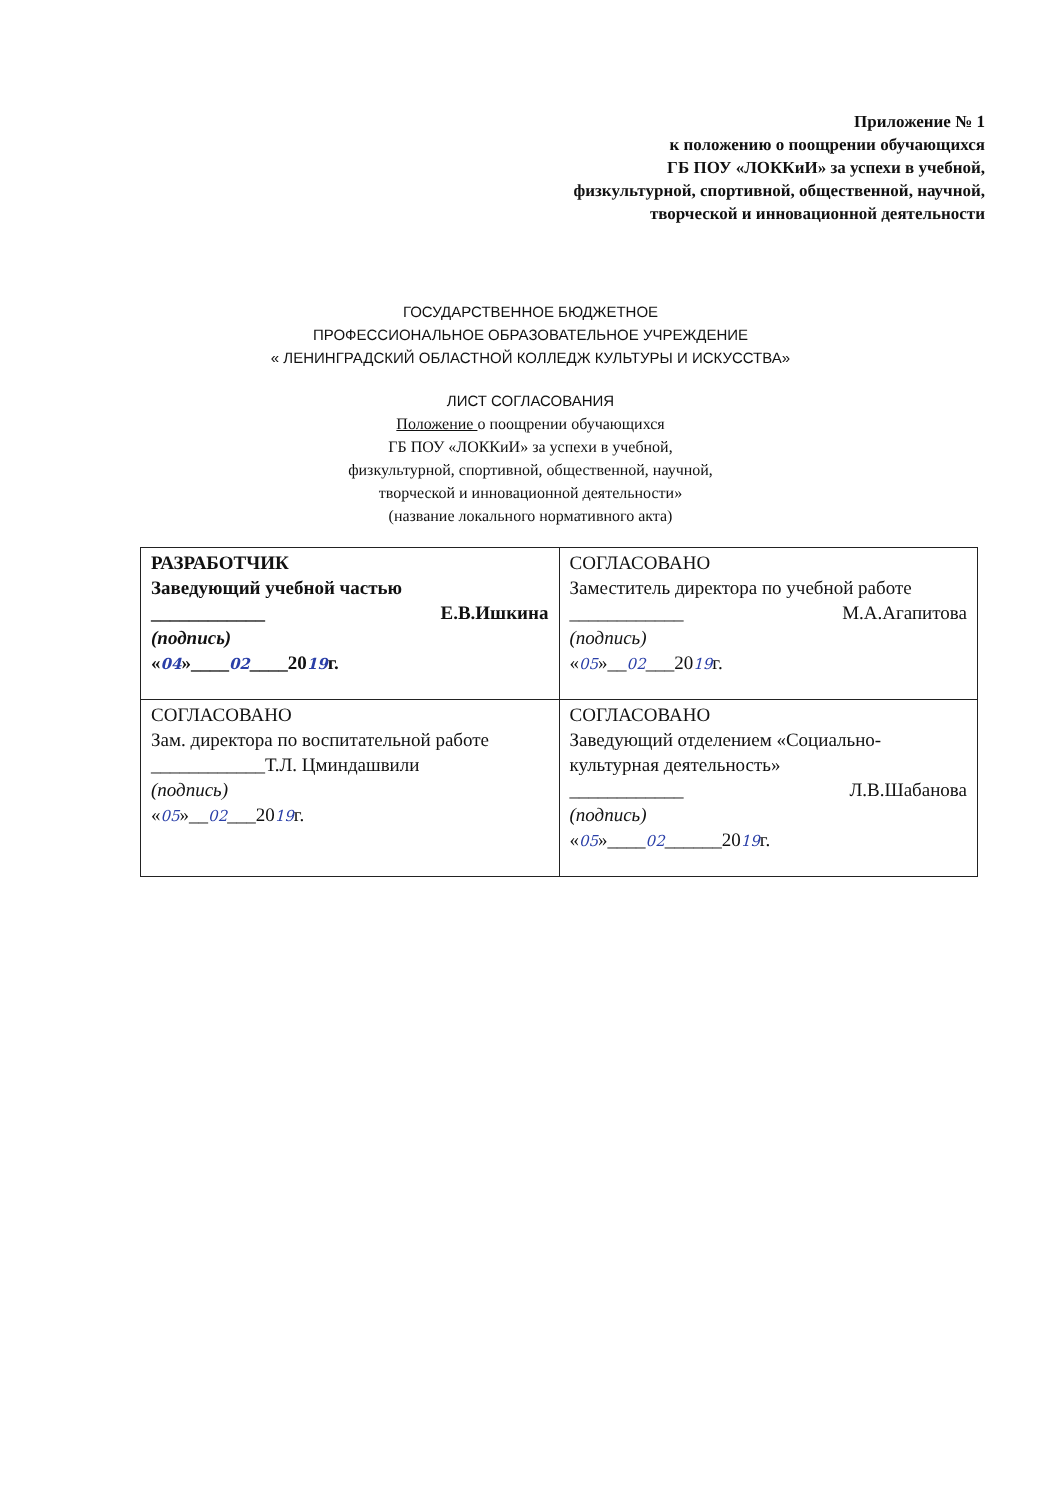Приложение № 1
к положению о поощрении обучающихся
ГБ ПОУ «ЛОККиИ» за успехи в учебной,
физкультурной, спортивной, общественной, научной,
творческой и инновационной деятельности
ГОСУДАРСТВЕННОЕ БЮДЖЕТНОЕ
ПРОФЕССИОНАЛЬНОЕ ОБРАЗОВАТЕЛЬНОЕ УЧРЕЖДЕНИЕ
« ЛЕНИНГРАДСКИЙ ОБЛАСТНОЙ КОЛЛЕДЖ КУЛЬТУРЫ И ИСКУССТВА»
ЛИСТ СОГЛАСОВАНИЯ
Положение о поощрении обучающихся
ГБ ПОУ «ЛОККиИ» за успехи в учебной,
физкультурной, спортивной, общественной, научной,
творческой и инновационной деятельности»
(название локального нормативного акта)
| РАЗРАБОТЧИК Заведующий учебной частью ____________ Е.В.Ишкина (подпись) « 04 »____ 02 ____20 19 г. | СОГЛАСОВАНО Заместитель директора по учебной работе ____________ М.А.Агапитова (подпись) « 05 »__ 02 ___20 19 г. |
| СОГЛАСОВАНО Зам. директора по воспитательной работе ____________Т.Л. Цминдашвили (подпись) « 05 »__ 02 ___20 19 г. | СОГЛАСОВАНО Заведующий отделением «Социально-культурная деятельность» ____________ Л.В.Шабанова (подпись) « 05 »____ 02 ______20 19 г. |